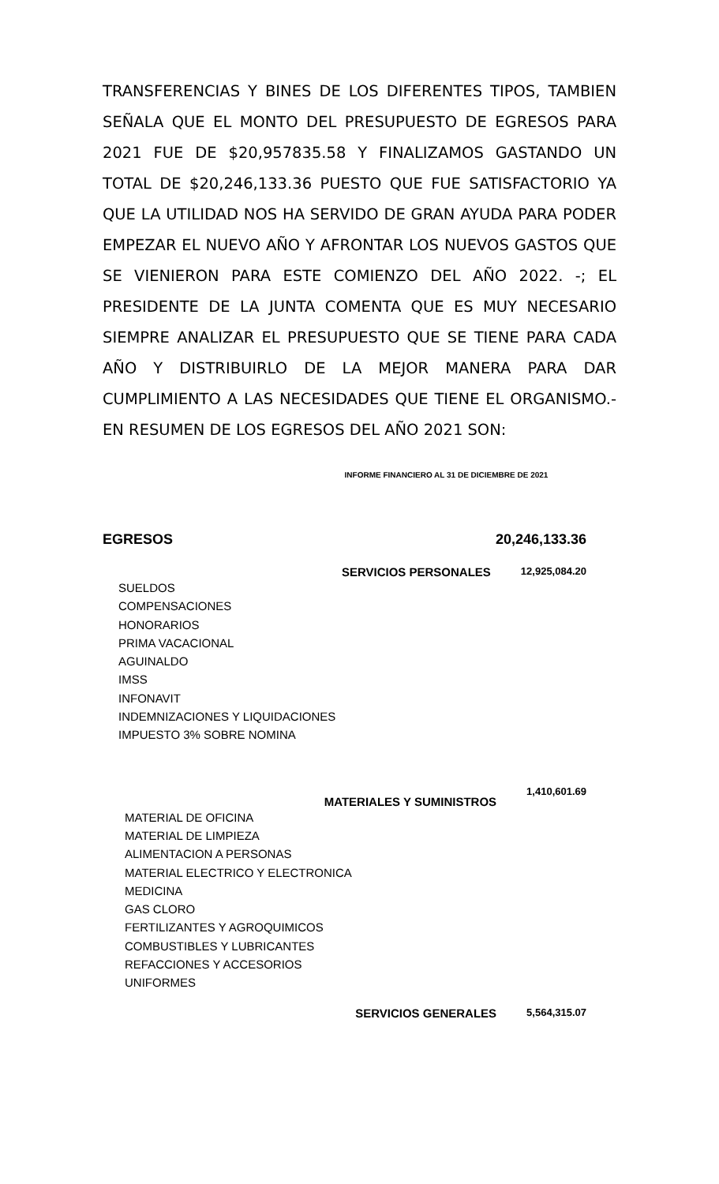TRANSFERENCIAS Y BINES DE LOS DIFERENTES TIPOS, TAMBIEN SEÑALA QUE EL MONTO DEL PRESUPUESTO DE EGRESOS PARA 2021 FUE DE $20,957835.58 Y FINALIZAMOS GASTANDO UN TOTAL DE $20,246,133.36 PUESTO QUE FUE SATISFACTORIO YA QUE LA UTILIDAD NOS HA SERVIDO DE GRAN AYUDA PARA PODER EMPEZAR EL NUEVO AÑO Y AFRONTAR LOS NUEVOS GASTOS QUE SE VIENIERON PARA ESTE COMIENZO DEL AÑO 2022. -; EL PRESIDENTE DE LA JUNTA COMENTA QUE ES MUY NECESARIO SIEMPRE ANALIZAR EL PRESUPUESTO QUE SE TIENE PARA CADA AÑO Y DISTRIBUIRLO DE LA MEJOR MANERA PARA DAR CUMPLIMIENTO A LAS NECESIDADES QUE TIENE EL ORGANISMO.- EN RESUMEN DE LOS EGRESOS DEL AÑO 2021 SON:
INFORME FINANCIERO AL 31 DE DICIEMBRE DE 2021
EGRESOS 20,246,133.36
SERVICIOS PERSONALES 12,925,084.20
SUELDOS
COMPENSACIONES
HONORARIOS
PRIMA VACACIONAL
AGUINALDO
IMSS
INFONAVIT
INDEMNIZACIONES Y LIQUIDACIONES
IMPUESTO 3% SOBRE NOMINA
MATERIALES Y SUMINISTROS 1,410,601.69
MATERIAL DE OFICINA
MATERIAL DE LIMPIEZA
ALIMENTACION A PERSONAS
MATERIAL ELECTRICO Y ELECTRONICA
MEDICINA
GAS CLORO
FERTILIZANTES Y AGROQUIMICOS
COMBUSTIBLES Y LUBRICANTES
REFACCIONES Y ACCESORIOS
UNIFORMES
SERVICIOS GENERALES 5,564,315.07